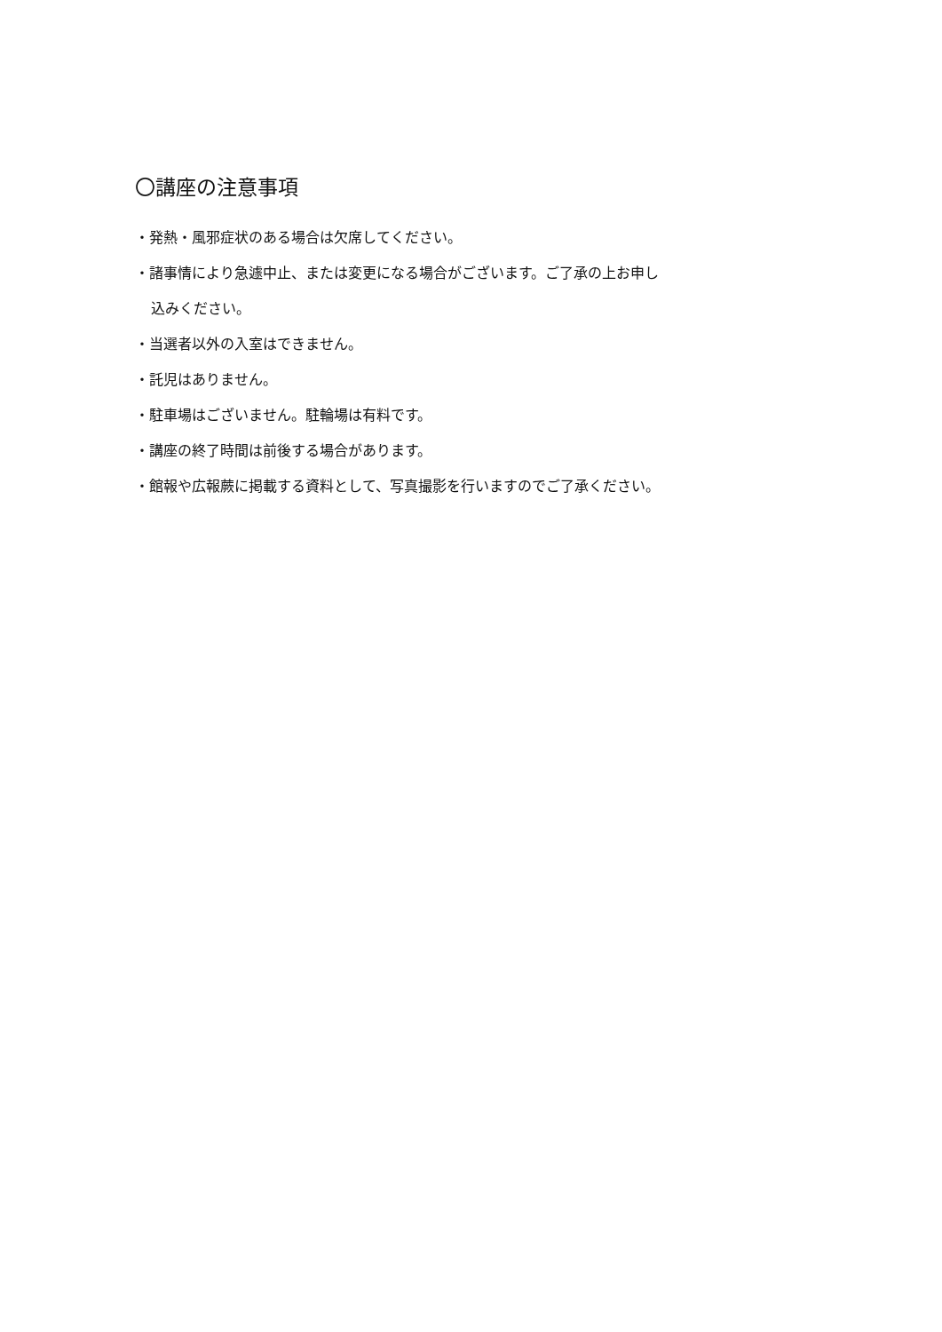〇講座の注意事項
・発熱・風邪症状のある場合は欠席してください。
・諸事情により急遽中止、または変更になる場合がございます。ご了承の上お申し
込みください。
・当選者以外の入室はできません。
・託児はありません。
・駐車場はございません。駐輪場は有料です。
・講座の終了時間は前後する場合があります。
・館報や広報蕨に掲載する資料として、写真撮影を行いますのでご了承ください。